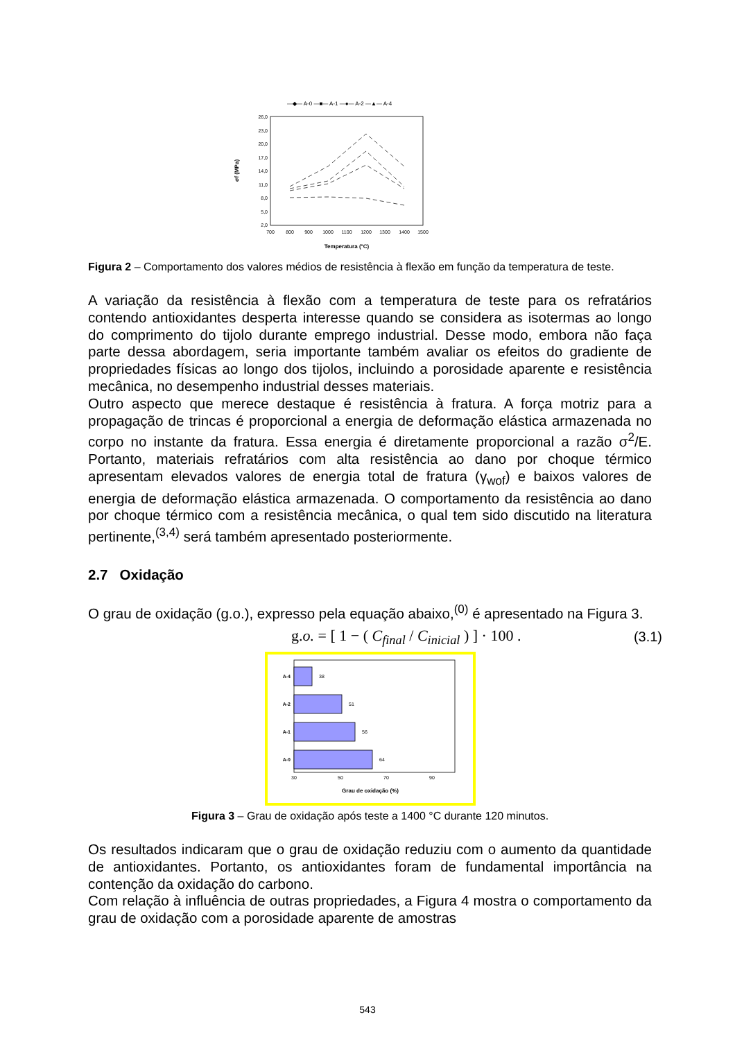—◆— A-0 —■— A-1 —●— A-2 —▲— A-4
26,0
23,0
20,0
17,0
14,0
11,0
8,0
5,0
2,0
700
800
900
1000
1100
1200
1300
1400
1500
Temperatura (°C)
σf (MPa)
Figura 2 – Comportamento dos valores médios de resistência à flexão em função da temperatura de teste.
A variação da resistência à flexão com a temperatura de teste para os refratários contendo antioxidantes desperta interesse quando se considera as isotermas ao longo do comprimento do tijolo durante emprego industrial. Desse modo, embora não faça parte dessa abordagem, seria importante também avaliar os efeitos do gradiente de propriedades físicas ao longo dos tijolos, incluindo a porosidade aparente e resistência mecânica, no desempenho industrial desses materiais.
Outro aspecto que merece destaque é resistência à fratura. A força motriz para a propagação de trincas é proporcional a energia de deformação elástica armazenada no corpo no instante da fratura. Essa energia é diretamente proporcional a razão σ<sup>2</sup>/E. Portanto, materiais refratários com alta resistência ao dano por choque térmico apresentam elevados valores de energia total de fratura (γ<sub>wof</sub>) e baixos valores de energia de deformação elástica armazenada. O comportamento da resistência ao dano por choque térmico com a resistência mecânica, o qual tem sido discutido na literatura pertinente,<sup>(3,4)</sup> será também apresentado posteriormente.
2.7 Oxidação
O grau de oxidação (g.o.), expresso pela equação abaixo,<sup>(0)</sup> é apresentado na Figura 3.
g.o. = [ 1 − ( C<sub>final</sub> / C<sub>inicial</sub> ) ] · 100 . (3.1)
38
51
56
64
A-4
A-2
A-1
A-0
30
50
70
90
Grau de oxidação (%)
Figura 3 – Grau de oxidação após teste a 1400 °C durante 120 minutos.
Os resultados indicaram que o grau de oxidação reduziu com o aumento da quantidade de antioxidantes. Portanto, os antioxidantes foram de fundamental importância na contenção da oxidação do carbono.
Com relação à influência de outras propriedades, a Figura 4 mostra o comportamento da grau de oxidação com a porosidade aparente de amostras
543